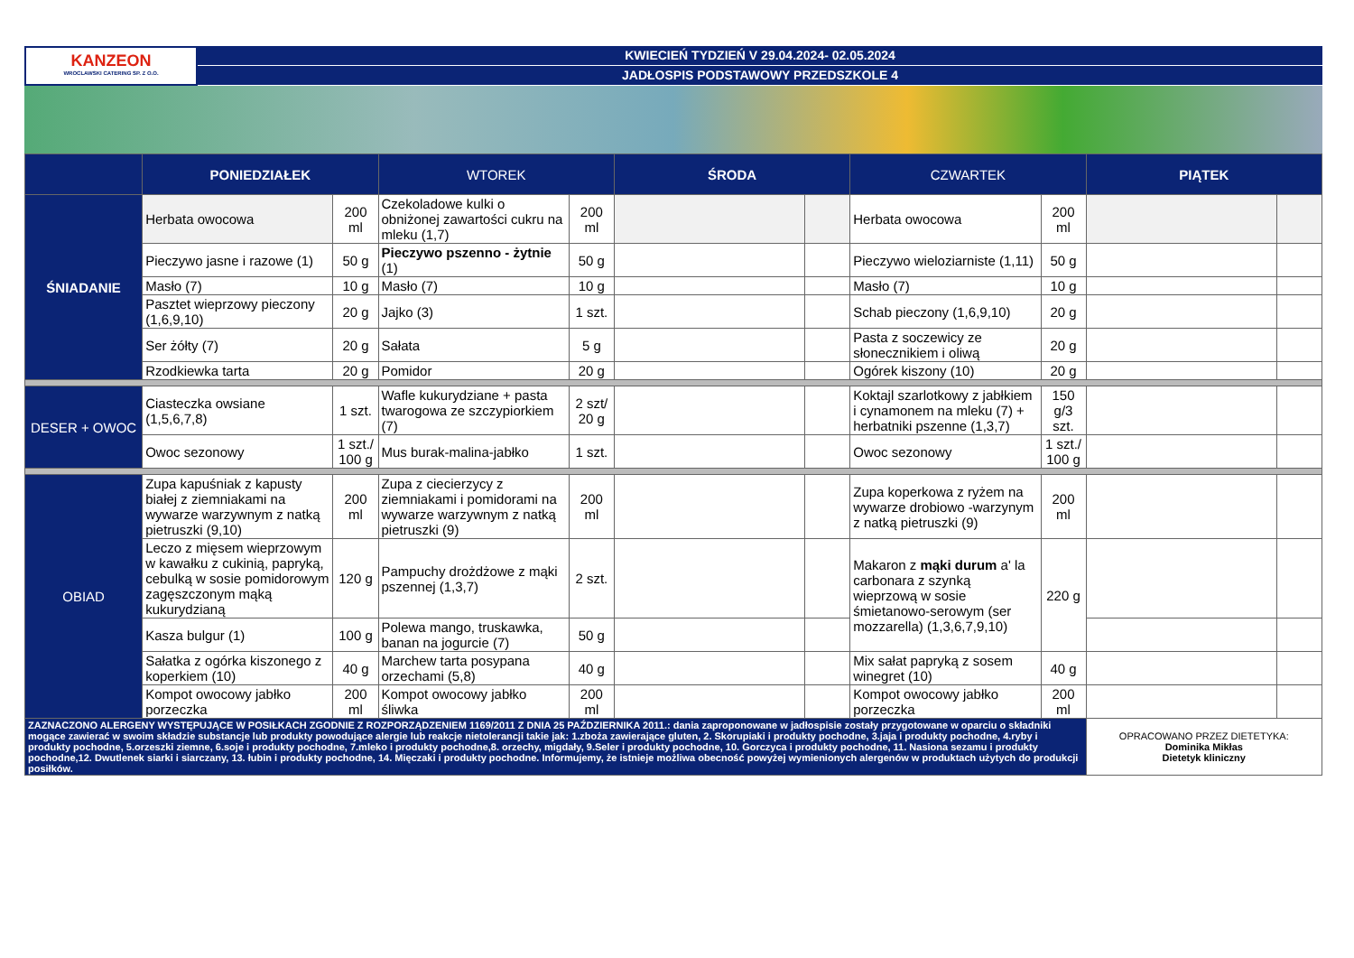KANZEON
WROCLAWSKI CATERING SP. Z O.O.
KWIECIEŃ TYDZIEŃ V 29.04.2024- 02.05.2024
JADŁOSPIS PODSTAWOWY PRZEDSZKOLE 4
| | PONIEDZIAŁEK | | WTOREK | | ŚRODA | | CZWARTEK | | PIĄTEK | |
| --- | --- | --- | --- | --- | --- | --- | --- | --- | --- | --- |
| ŚNIADANIE | Herbata owocowa | 200 ml | Czekoladowe kulki o obniżonej zawartości cukru na mleku (1,7) | 200 ml | | | Herbata owocowa | 200 ml | | |
| | Pieczywo jasne i razowe (1) | 50 g | Pieczywo pszenno - żytnie (1) | 50 g | | | Pieczywo wieloziarniste (1,11) | 50 g | | |
| | Masło (7) | 10 g | Masło (7) | 10 g | | | Masło (7) | 10 g | | |
| | Pasztet wieprzowy pieczony (1,6,9,10) | 20 g | Jajko (3) | 1 szt. | | | Schab pieczony (1,6,9,10) | 20 g | | |
| | Ser żółty (7) | 20 g | Sałata | 5 g | | | Pasta z soczewicy ze słonecznikiem i oliwą | 20 g | | |
| | Rzodkiewka tarta | 20 g | Pomidor | 20 g | | | Ogórek kiszony (10) | 20 g | | |
| DESER + OWOC | Ciasteczka owsiane (1,5,6,7,8) | 1 szt. | Wafle kukurydziane + pasta twarogowa ze szczypiorkiem (7) | 2 szt/ 20 g | | | Koktajl szarlotkowy z jabłkiem i cynamonem na mleku (7) + herbatniki pszenne (1,3,7) | 150 g/3 szt. | | |
| | Owoc sezonowy | 1 szt./ 100 g | Mus burak-malina-jabłko | 1 szt. | | | Owoc sezonowy | 1 szt./ 100 g | | |
| OBIAD | Zupa kapuśniak z kapusty białej z ziemniakami na wywarze warzywnym z natką pietruszki (9,10) | 200 ml | Zupa z ciecierzycy z ziemniakami i pomidorami na wywarze warzywnym z natką pietruszki (9) | 200 ml | | | Zupa koperkowa z ryżem na wywarze drobiowo -warzynym z natką pietruszki (9) | 200 ml | | |
| | Leczo z mięsem wieprzowym w kawałku z cukinią, papryką, cebulką w sosie pomidorowym zagęszczonym mąką kukurydzianą | 120 g | Pampuchy drożdżowe z mąki pszennej (1,3,7) | 2 szt. | | | Makaron z mąki durum a' la carbonara z szynką wieprzową w sosie śmietanowo-serowym (ser mozzarella) (1,3,6,7,9,10) | 220 g | | |
| | Kasza bulgur (1) | 100 g | Polewa mango, truskawka, banan na jogurcie (7) | 50 g | | | | | | |
| | Sałatka z ogórka kiszonego z koperkiem (10) | 40 g | Marchew tarta posypana orzechami (5,8) | 40 g | | | Mix sałat papryką z sosem winegret (10) | 40 g | | |
| | Kompot owocowy jabłko porzeczka | 200 ml | Kompot owocowy jabłko śliwka | 200 ml | | | Kompot owocowy jabłko porzeczka | 200 ml | | |
| ZAZNACZONO ALERGENY WYSTĘPUJĄCE W POSIŁKACH ZGODNIE Z ROZPORZĄDZENIEM 1169/2011 Z DNIA 25 PAŹDZIERNIKA 2011.: dania zaproponowane w jadłospisie zostały przygotowane w oparciu o składniki mogące zawierać w swoim składzie substancje lub produkty powodujące alergie lub reakcje nietolerancji takie jak: 1.zboża zawierające gluten, 2. Skorupiaki i produkty pochodne, 3.jaja i produkty pochodne, 4.ryby i produkty pochodne, 5.orzeszki ziemne, 6.soje i produkty pochodne, 7.mleko i produkty pochodne,8. orzechy, migdały, 9.Seler i produkty pochodne, 10. Gorczyca i produkty pochodne, 11. Nasiona sezamu i produkty pochodne,12. Dwutlenek siarki i siarczany, 13. łubin i produkty pochodne, 14. Mięczaki i produkty pochodne. Informujemy, że istnieje możliwa obecność powyżej wymienionych alergenów w produktach użytych do produkcji posiłków. | | | | | | | | | OPRACOWANO PRZEZ DIETETYKA: Dominika Mikłas Dietetyk kliniczny | |